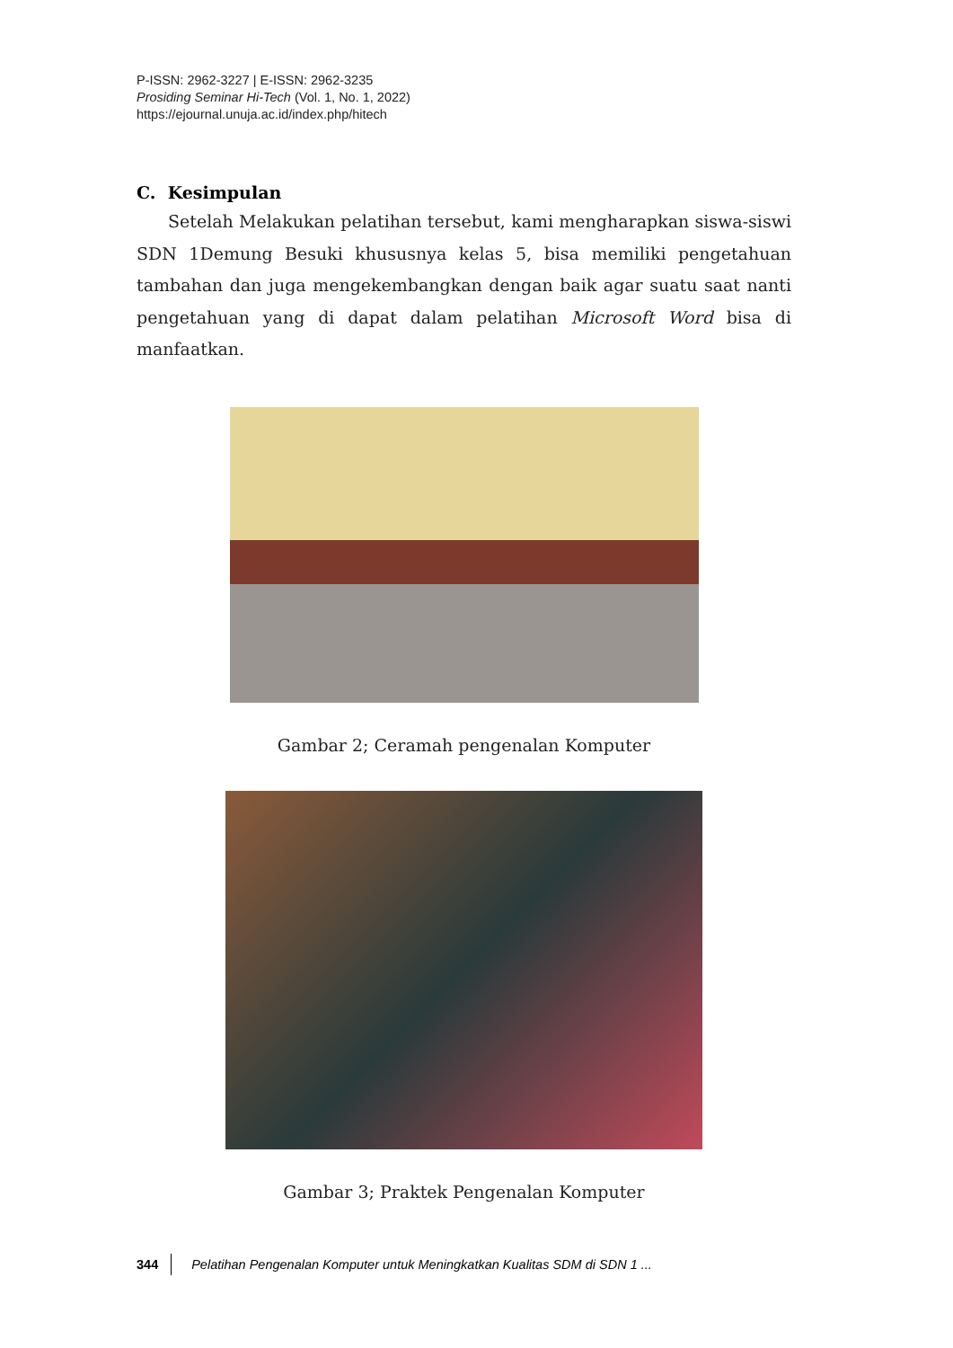P-ISSN: 2962-3227 | E-ISSN: 2962-3235
Prosiding Seminar Hi-Tech (Vol. 1, No. 1, 2022)
https://ejournal.unuja.ac.id/index.php/hitech
C. Kesimpulan
Setelah Melakukan pelatihan tersebut, kami mengharapkan siswa-siswi SDN 1Demung Besuki khususnya kelas 5, bisa memiliki pengetahuan tambahan dan juga mengekembangkan dengan baik agar suatu saat nanti pengetahuan yang di dapat dalam pelatihan Microsoft Word bisa di manfaatkan.
Gambar 2; Ceramah pengenalan Komputer
Gambar 3; Praktek Pengenalan Komputer
344 Pelatihan Pengenalan Komputer untuk Meningkatkan Kualitas SDM di SDN 1 ...